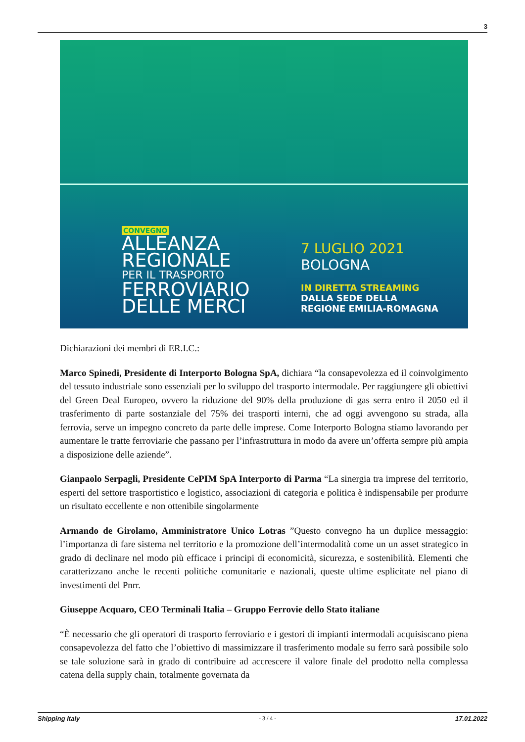3
CONVEGNO
ALLEANZA
REGIONALE
PER IL TRASPORTO
FERROVIARIO
DELLE MERCI
7 LUGLIO 2021
BOLOGNA
IN DIRETTA STREAMING
DALLA SEDE DELLA
REGIONE EMILIA-ROMAGNA
Dichiarazioni dei membri di ER.I.C.:
Marco Spinedi, Presidente di Interporto Bologna SpA, dichiara “la consapevolezza ed il coinvolgimento del tessuto industriale sono essenziali per lo sviluppo del trasporto intermodale. Per raggiungere gli obiettivi del Green Deal Europeo, ovvero la riduzione del 90% della produzione di gas serra entro il 2050 ed il trasferimento di parte sostanziale del 75% dei trasporti interni, che ad oggi avvengono su strada, alla ferrovia, serve un impegno concreto da parte delle imprese. Come Interporto Bologna stiamo lavorando per aumentare le tratte ferroviarie che passano per l’infrastruttura in modo da avere un’offerta sempre più ampia a disposizione delle aziende”.
Gianpaolo Serpagli, Presidente CePIM SpA Interporto di Parma “La sinergia tra imprese del territorio, esperti del settore trasportistico e logistico, associazioni di categoria e politica è indispensabile per produrre un risultato eccellente e non ottenibile singolarmente
Armando de Girolamo, Amministratore Unico Lotras ”Questo convegno ha un duplice messaggio: l’importanza di fare sistema nel territorio e la promozione dell’intermodalità come un un asset strategico in grado di declinare nel modo più efficace i principi di economicità, sicurezza, e sostenibilità. Elementi che caratterizzano anche le recenti politiche comunitarie e nazionali, queste ultime esplicitate nel piano di investimenti del Pnrr.
Giuseppe Acquaro, CEO Terminali Italia – Gruppo Ferrovie dello Stato italiane
“È necessario che gli operatori di trasporto ferroviario e i gestori di impianti intermodali acquisiscano piena consapevolezza del fatto che l’obiettivo di massimizzare il trasferimento modale su ferro sarà possibile solo se tale soluzione sarà in grado di contribuire ad accrescere il valore finale del prodotto nella complessa catena della supply chain, totalmente governata da
Shipping Italy - 3 / 4 - 17.01.2022